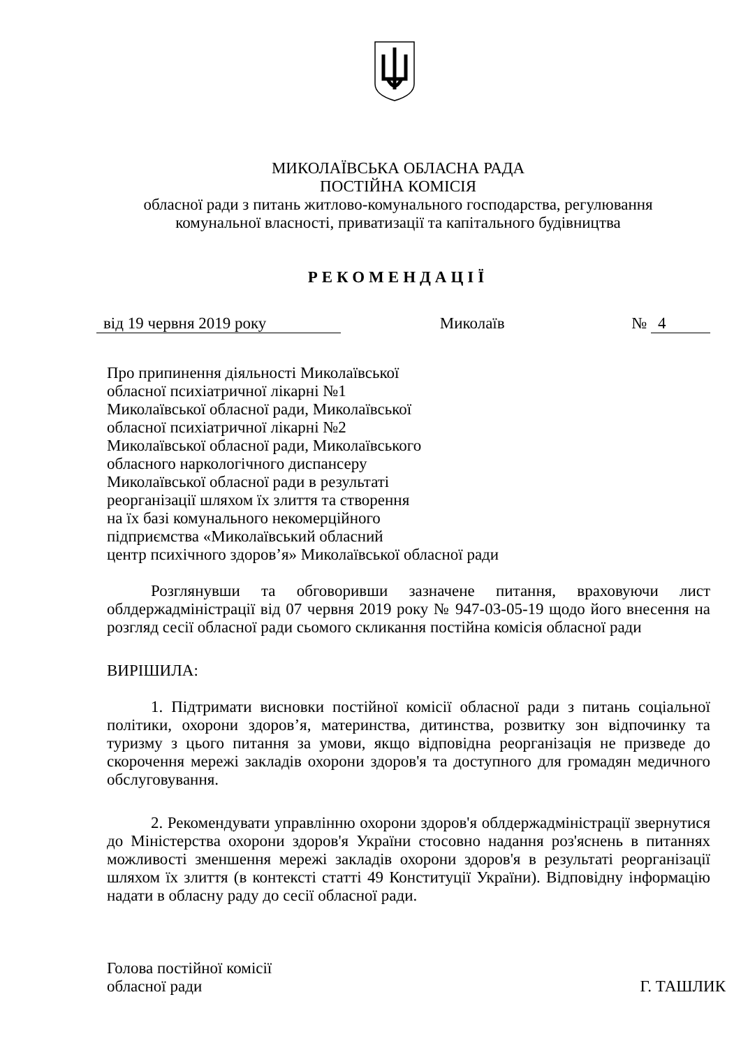МИКОЛАЇВСЬКА ОБЛАСНА РАДА
ПОСТІЙНА КОМІСІЯ
обласної ради з питань житлово-комунального господарства, регулювання
комунальної власності, приватизації та капітального будівництва
РЕКОМЕНДАЦІЇ
від 19 червня 2019 року Миколаїв № 4
Про припинення діяльності Миколаївської
обласної психіатричної лікарні №1
Миколаївської обласної ради, Миколаївської
обласної психіатричної лікарні №2
Миколаївської обласної ради, Миколаївського
обласного наркологічного диспансеру
Миколаївської обласної ради в результаті
реорганізації шляхом їх злиття та створення
на їх базі комунального некомерційного
підприємства «Миколаївський обласний
центр психічного здоров’я» Миколаївської обласної ради
Розглянувши та обговоривши зазначене питання, враховуючи лист облдержадміністрації від 07 червня 2019 року № 947-03-05-19 щодо його внесення на розгляд сесії обласної ради сьомого скликання постійна комісія обласної ради
ВИРІШИЛА:
1. Підтримати висновки постійної комісії обласної ради з питань соціальної політики, охорони здоров’я, материнства, дитинства, розвитку зон відпочинку та туризму з цього питання за умови, якщо відповідна реорганізація не призведе до скорочення мережі закладів охорони здоров'я та доступного для громадян медичного обслуговування.
2. Рекомендувати управлінню охорони здоров'я облдержадміністрації звернутися до Міністерства охорони здоров'я України стосовно надання роз'яснень в питаннях можливості зменшення мережі закладів охорони здоров'я в результаті реорганізації шляхом їх злиття (в контексті статті 49 Конституції України). Відповідну інформацію надати в обласну раду до сесії обласної ради.
Голова постійної комісії
обласної ради Г. ТАШЛИК